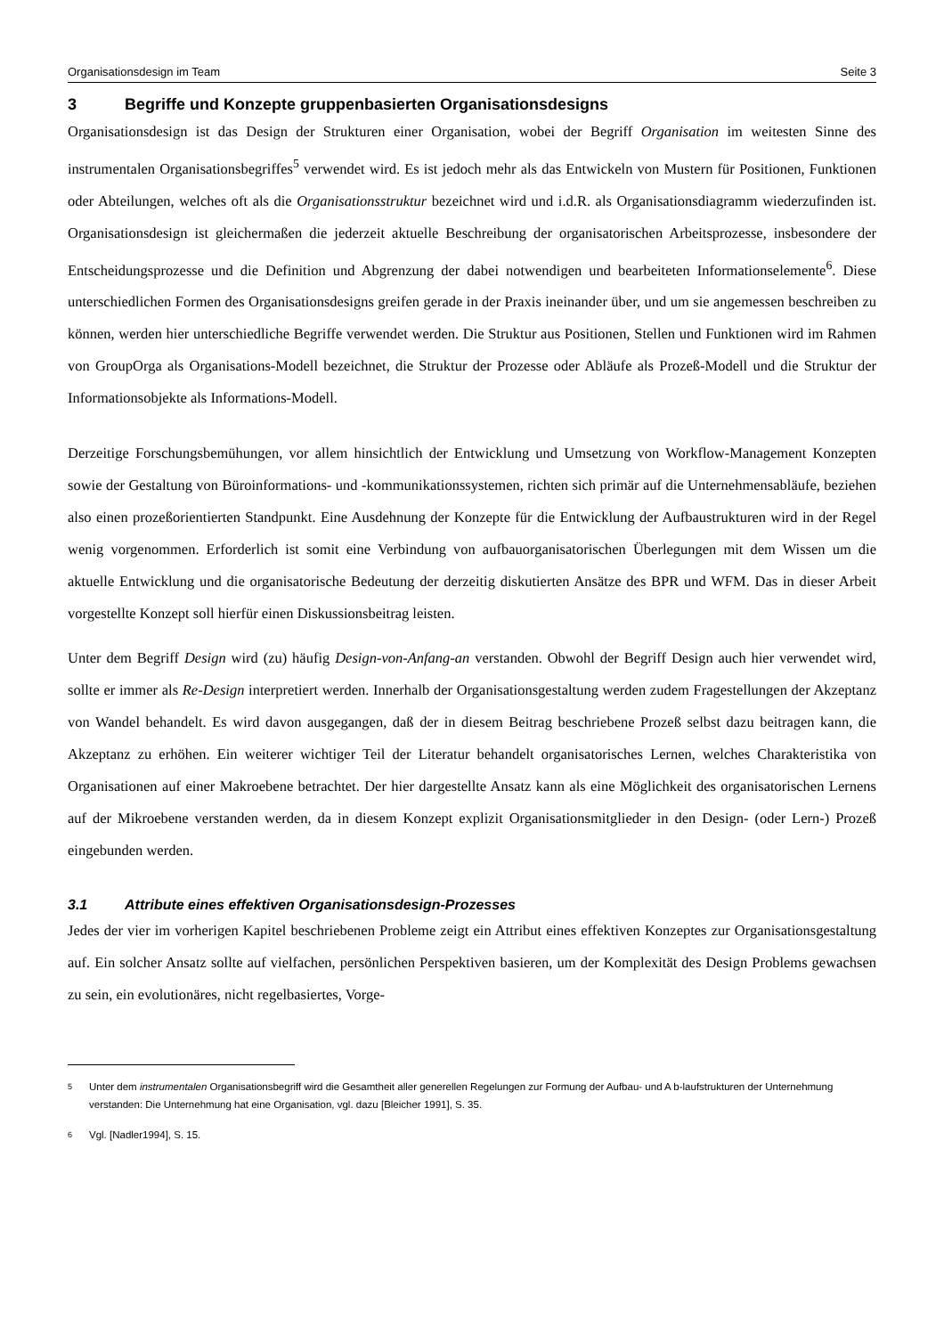Organisationsdesign im Team Seite 3
3 Begriffe und Konzepte gruppenbasierten Organisationsdesigns
Organisationsdesign ist das Design der Strukturen einer Organisation, wobei der Begriff Organisation im weitesten Sinne des instrumentalen Organisationsbegriffes<sup>5</sup> verwendet wird. Es ist jedoch mehr als das Entwickeln von Mustern für Positionen, Funktionen oder Abteilungen, welches oft als die Organisationsstruktur bezeichnet wird und i.d.R. als Organisationsdiagramm wiederzufinden ist. Organisationsdesign ist gleichermaßen die jederzeit aktuelle Beschreibung der organisatorischen Arbeitsprozesse, insbesondere der Entscheidungsprozesse und die Definition und Abgrenzung der dabei notwendigen und bearbeiteten Informationselemente<sup>6</sup>. Diese unterschiedlichen Formen des Organisationsdesigns greifen gerade in der Praxis ineinander über, und um sie angemessen beschreiben zu können, werden hier unterschiedliche Begriffe verwendet werden. Die Struktur aus Positionen, Stellen und Funktionen wird im Rahmen von GroupOrga als Organisations-Modell bezeichnet, die Struktur der Prozesse oder Abläufe als Prozeß-Modell und die Struktur der Informationsobjekte als Informations-Modell.
Derzeitige Forschungsbemühungen, vor allem hinsichtlich der Entwicklung und Umsetzung von Workflow-Management Konzepten sowie der Gestaltung von Büroinformations- und -kommunikationssystemen, richten sich primär auf die Unternehmensabläufe, beziehen also einen prozeßorientierten Standpunkt. Eine Ausdehnung der Konzepte für die Entwicklung der Aufbaustrukturen wird in der Regel wenig vorgenommen. Erforderlich ist somit eine Verbindung von aufbauorganisatorischen Überlegungen mit dem Wissen um die aktuelle Entwicklung und die organisatorische Bedeutung der derzeitig diskutierten Ansätze des BPR und WFM. Das in dieser Arbeit vorgestellte Konzept soll hierfür einen Diskussionsbeitrag leisten.
Unter dem Begriff Design wird (zu) häufig Design-von-Anfang-an verstanden. Obwohl der Begriff Design auch hier verwendet wird, sollte er immer als Re-Design interpretiert werden. Innerhalb der Organisationsgestaltung werden zudem Fragestellungen der Akzeptanz von Wandel behandelt. Es wird davon ausgegangen, daß der in diesem Beitrag beschriebene Prozeß selbst dazu beitragen kann, die Akzeptanz zu erhöhen. Ein weiterer wichtiger Teil der Literatur behandelt organisatorisches Lernen, welches Charakteristika von Organisationen auf einer Makroebene betrachtet. Der hier dargestellte Ansatz kann als eine Möglichkeit des organisatorischen Lernens auf der Mikroebene verstanden werden, da in diesem Konzept explizit Organisationsmitglieder in den Design- (oder Lern-) Prozeß eingebunden werden.
3.1 Attribute eines effektiven Organisationsdesign-Prozesses
Jedes der vier im vorherigen Kapitel beschriebenen Probleme zeigt ein Attribut eines effektiven Konzeptes zur Organisationsgestaltung auf. Ein solcher Ansatz sollte auf vielfachen, persönlichen Perspektiven basieren, um der Komplexität des Design Problems gewachsen zu sein, ein evolutionäres, nicht regelbasiertes, Vorge-
<sup>5</sup>
Unter dem instrumentalen Organisationsbegriff wird die Gesamtheit aller generellen Regelungen zur Formung der Aufbau- und A b-laufstrukturen der Unternehmung verstanden: Die Unternehmung hat eine Organisation, vgl. dazu [Bleicher 1991], S. 35.
<sup>6</sup>
Vgl. [Nadler1994], S. 15.